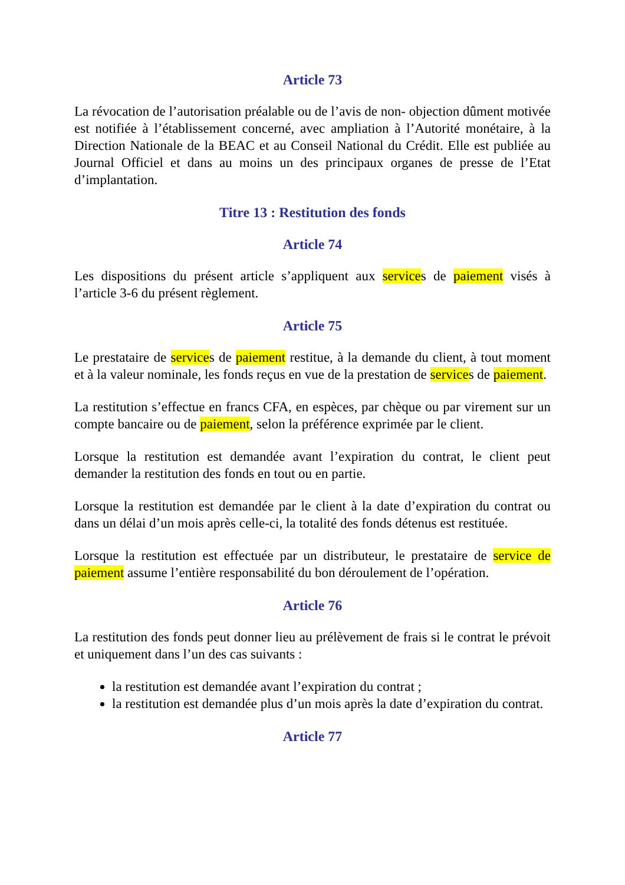Article 73
La révocation de l’autorisation préalable ou de l’avis de non- objection dûment motivée est notifiée à l’établissement concerné, avec ampliation à l’Autorité monétaire, à la Direction Nationale de la BEAC et au Conseil National du Crédit. Elle est publiée au Journal Officiel et dans au moins un des principaux organes de presse de l’Etat d’implantation.
Titre 13 : Restitution des fonds
Article 74
Les dispositions du présent article s’appliquent aux services de paiement visés à l’article 3-6 du présent règlement.
Article 75
Le prestataire de services de paiement restitue, à la demande du client, à tout moment et à la valeur nominale, les fonds reçus en vue de la prestation de services de paiement.
La restitution s’effectue en francs CFA, en espèces, par chèque ou par virement sur un compte bancaire ou de paiement, selon la préférence exprimée par le client.
Lorsque la restitution est demandée avant l’expiration du contrat, le client peut demander la restitution des fonds en tout ou en partie.
Lorsque la restitution est demandée par le client à la date d’expiration du contrat ou dans un délai d’un mois après celle-ci, la totalité des fonds détenus est restituée.
Lorsque la restitution est effectuée par un distributeur, le prestataire de service de paiement assume l’entière responsabilité du bon déroulement de l’opération.
Article 76
La restitution des fonds peut donner lieu au prélèvement de frais si le contrat le prévoit et uniquement dans l’un des cas suivants :
la restitution est demandée avant l’expiration du contrat ;
la restitution est demandée plus d’un mois après la date d’expiration du contrat.
Article 77